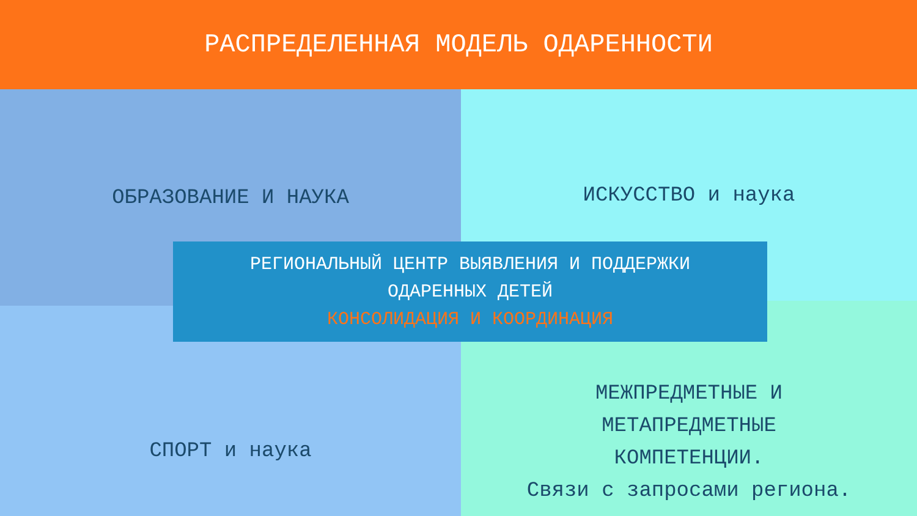РАСПРЕДЕЛЕННАЯ МОДЕЛЬ ОДАРЕННОСТИ
ОБРАЗОВАНИЕ И НАУКА ИСКУССТВО и наука
СПОРТ и наука
МЕЖПРЕДМЕТНЫЕ И
МЕТАПРЕДМЕТНЫЕ
КОМПЕТЕНЦИИ.
Связи с запросами региона.
РЕГИОНАЛЬНЫЙ ЦЕНТР ВЫЯВЛЕНИЯ И ПОДДЕРЖКИ
ОДАРЕННЫХ ДЕТЕЙ
КОНСОЛИДАЦИЯ И КООРДИНАЦИЯ